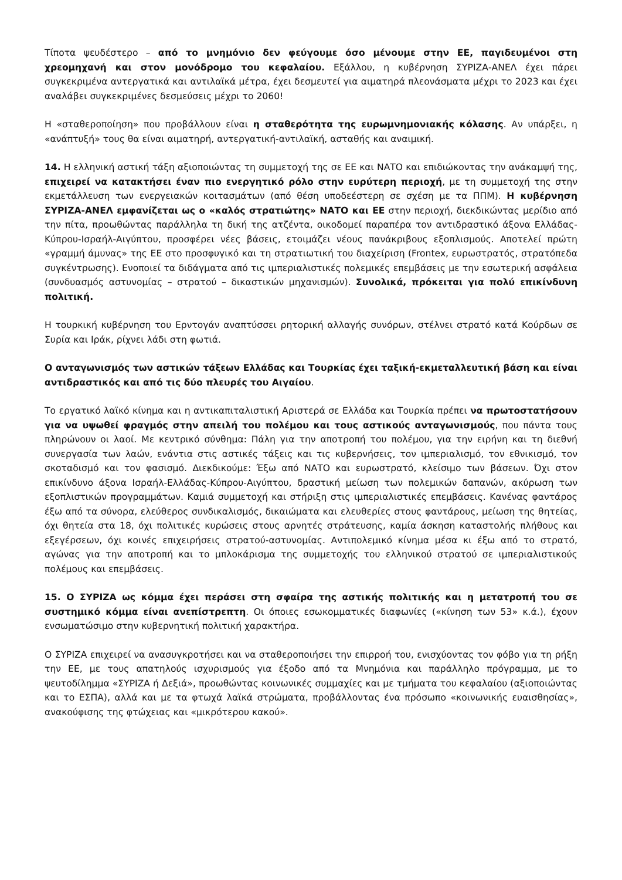Τίποτα ψευδέστερο – από το μνημόνιο δεν φεύγουμε όσο μένουμε στην ΕΕ, παγιδευμένοι στη χρεομηχανή και στον μονόδρομο του κεφαλαίου. Εξάλλου, η κυβέρνηση ΣΥΡΙΖΑ-ΑΝΕΛ έχει πάρει συγκεκριμένα αντεργατικά και αντιλαϊκά μέτρα, έχει δεσμευτεί για αιματηρά πλεονάσματα μέχρι το 2023 και έχει αναλάβει συγκεκριμένες δεσμεύσεις μέχρι το 2060!
Η «σταθεροποίηση» που προβάλλουν είναι η σταθερότητα της ευρωμνημονιακής κόλασης. Αν υπάρξει, η «ανάπτυξή» τους θα είναι αιματηρή, αντεργατική-αντιλαϊκή, ασταθής και αναιμική.
14. Η ελληνική αστική τάξη αξιοποιώντας τη συμμετοχή της σε ΕΕ και ΝΑΤΟ και επιδιώκοντας την ανάκαμψή της, επιχειρεί να κατακτήσει έναν πιο ενεργητικό ρόλο στην ευρύτερη περιοχή, με τη συμμετοχή της στην εκμετάλλευση των ενεργειακών κοιτασμάτων (από θέση υποδεέστερη σε σχέση με τα ΠΠΜ). Η κυβέρνηση ΣΥΡΙΖΑ-ΑΝΕΛ εμφανίζεται ως ο «καλός στρατιώτης» ΝΑΤΟ και ΕΕ στην περιοχή, διεκδικώντας μερίδιο από την πίτα, προωθώντας παράλληλα τη δική της ατζέντα, οικοδομεί παραπέρα τον αντιδραστικό άξονα Ελλάδας-Κύπρου-Ισραήλ-Αιγύπτου, προσφέρει νέες βάσεις, ετοιμάζει νέους πανάκριβους εξοπλισμούς. Αποτελεί πρώτη «γραμμή άμυνας» της ΕΕ στο προσφυγικό και τη στρατιωτική του διαχείριση (Frontex, ευρωστρατός, στρατόπεδα συγκέντρωσης). Ενοποιεί τα διδάγματα από τις ιμπεριαλιστικές πολεμικές επεμβάσεις με την εσωτερική ασφάλεια (συνδυασμός αστυνομίας – στρατού – δικαστικών μηχανισμών). Συνολικά, πρόκειται για πολύ επικίνδυνη πολιτική.
Η τουρκική κυβέρνηση του Ερντογάν αναπτύσσει ρητορική αλλαγής συνόρων, στέλνει στρατό κατά Κούρδων σε Συρία και Ιράκ, ρίχνει λάδι στη φωτιά.
Ο ανταγωνισμός των αστικών τάξεων Ελλάδας και Τουρκίας έχει ταξική-εκμεταλλευτική βάση και είναι αντιδραστικός και από τις δύο πλευρές του Αιγαίου.
Το εργατικό λαϊκό κίνημα και η αντικαπιταλιστική Αριστερά σε Ελλάδα και Τουρκία πρέπει να πρωτοστατήσουν για να υψωθεί φραγμός στην απειλή του πολέμου και τους αστικούς ανταγωνισμούς, που πάντα τους πληρώνουν οι λαοί. Με κεντρικό σύνθημα: Πάλη για την αποτροπή του πολέμου, για την ειρήνη και τη διεθνή συνεργασία των λαών, ενάντια στις αστικές τάξεις και τις κυβερνήσεις, τον ιμπεριαλισμό, τον εθνικισμό, τον σκοταδισμό και τον φασισμό. Διεκδικούμε: Έξω από ΝΑΤΟ και ευρωστρατό, κλείσιμο των βάσεων. Όχι στον επικίνδυνο άξονα Ισραήλ-Ελλάδας-Κύπρου-Αιγύπτου, δραστική μείωση των πολεμικών δαπανών, ακύρωση των εξοπλιστικών προγραμμάτων. Καμιά συμμετοχή και στήριξη στις ιμπεριαλιστικές επεμβάσεις. Κανένας φαντάρος έξω από τα σύνορα, ελεύθερος συνδικαλισμός, δικαιώματα και ελευθερίες στους φαντάρους, μείωση της θητείας, όχι θητεία στα 18, όχι πολιτικές κυρώσεις στους αρνητές στράτευσης, καμία άσκηση καταστολής πλήθους και εξεγέρσεων, όχι κοινές επιχειρήσεις στρατού-αστυνομίας. Αντιπολεμικό κίνημα μέσα κι έξω από το στρατό, αγώνας για την αποτροπή και το μπλοκάρισμα της συμμετοχής του ελληνικού στρατού σε ιμπεριαλιστικούς πολέμους και επεμβάσεις.
15. Ο ΣΥΡΙΖΑ ως κόμμα έχει περάσει στη σφαίρα της αστικής πολιτικής και η μετατροπή του σε συστημικό κόμμα είναι ανεπίστρεπτη. Οι όποιες εσωκομματικές διαφωνίες («κίνηση των 53» κ.ά.), έχουν ενσωματώσιμο στην κυβερνητική πολιτική χαρακτήρα.
Ο ΣΥΡΙΖΑ επιχειρεί να ανασυγκροτήσει και να σταθεροποιήσει την επιρροή του, ενισχύοντας τον φόβο για τη ρήξη την ΕΕ, με τους απατηλούς ισχυρισμούς για έξοδο από τα Μνημόνια και παράλληλο πρόγραμμα, με το ψευτοδίλημμα «ΣΥΡΙΖΑ ή Δεξιά», προωθώντας κοινωνικές συμμαχίες και με τμήματα του κεφαλαίου (αξιοποιώντας και το ΕΣΠΑ), αλλά και με τα φτωχά λαϊκά στρώματα, προβάλλοντας ένα πρόσωπο «κοινωνικής ευαισθησίας», ανακούφισης της φτώχειας και «μικρότερου κακού».